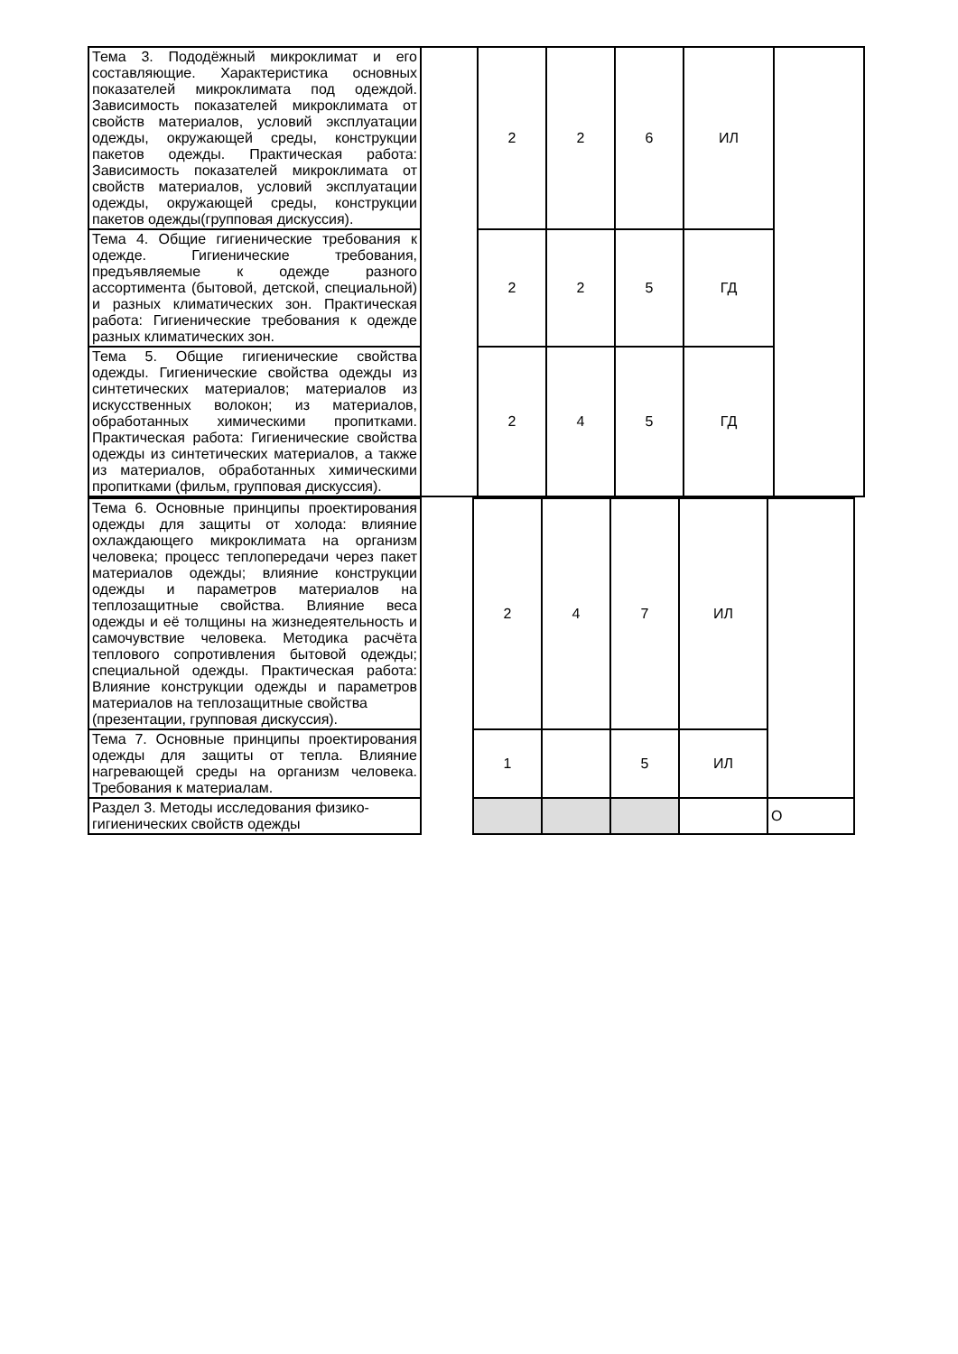| Тема 3. Пододёжный микроклимат и его составляющие. Характеристика основных показателей микроклимата под одеждой. Зависимость показателей микроклимата от свойств материалов, условий эксплуатации одежды, окружающей среды, конструкции пакетов одежды. Практическая работа: Зависимость показателей микроклимата от свойств материалов, условий эксплуатации одежды, окружающей среды, конструкции пакетов одежды(групповая дискуссия). | | 2 | 2 | 6 | ИЛ | |
| Тема 4. Общие гигиенические требования к одежде. Гигиенические требования, предъявляемые к одежде разного ассортимента (бытовой, детской, специальной) и разных климатических зон. Практическая работа: Гигиенические требования к одежде разных климатических зон. | | 2 | 2 | 5 | ГД | |
| Тема 5. Общие гигиенические свойства одежды. Гигиенические свойства одежды из синтетических материалов; материалов из искусственных волокон; из материалов, обработанных химическими пропитками. Практическая работа: Гигиенические свойства одежды из синтетических материалов, а также из материалов, обработанных химическими пропитками (фильм, групповая дискуссия). | | 2 | 4 | 5 | ГД | |
| Тема 6. Основные принципы проектирования одежды для защиты от холода: влияние охлаждающего микроклимата на организм человека; процесс теплопередачи через пакет материалов одежды; влияние конструкции одежды и параметров материалов на теплозащитные свойства. Влияние веса одежды и её толщины на жизнедеятельность и самочувствие человека. Методика расчёта теплового сопротивления бытовой одежды; специальной одежды. Практическая работа: Влияние конструкции одежды и параметров материалов на теплозащитные свойства (презентации, групповая дискуссия). | | 2 | 4 | 7 | ИЛ | |
| Тема 7. Основные принципы проектирования одежды для защиты от тепла. Влияние нагревающей среды на организм человека. Требования к материалам. | | 1 | | 5 | ИЛ | |
| Раздел 3. Методы исследования физико-гигиенических свойств одежды | | | | | | О |